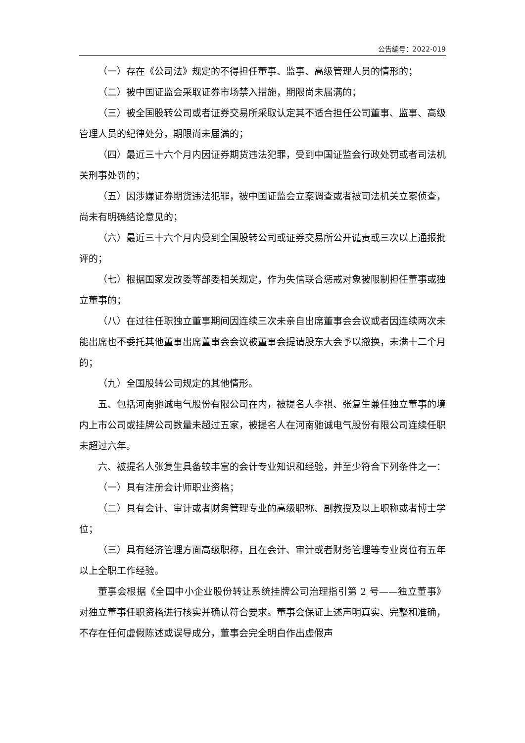公告编号：2022-019
（一）存在《公司法》规定的不得担任董事、监事、高级管理人员的情形的；
（二）被中国证监会采取证券市场禁入措施，期限尚未届满的；
（三）被全国股转公司或者证券交易所采取认定其不适合担任公司董事、监事、高级管理人员的纪律处分，期限尚未届满的；
（四）最近三十六个月内因证券期货违法犯罪，受到中国证监会行政处罚或者司法机关刑事处罚的；
（五）因涉嫌证券期货违法犯罪，被中国证监会立案调查或者被司法机关立案侦查，尚未有明确结论意见的；
（六）最近三十六个月内受到全国股转公司或证券交易所公开谴责或三次以上通报批评的；
（七）根据国家发改委等部委相关规定，作为失信联合惩戒对象被限制担任董事或独立董事的；
（八）在过往任职独立董事期间因连续三次未亲自出席董事会会议或者因连续两次未能出席也不委托其他董事出席董事会会议被董事会提请股东大会予以撤换，未满十二个月的；
（九）全国股转公司规定的其他情形。
五、包括河南驰诚电气股份有限公司在内，被提名人李祺、张复生兼任独立董事的境内上市公司或挂牌公司数量未超过五家，被提名人在河南驰诚电气股份有限公司连续任职未超过六年。
六、被提名人张复生具备较丰富的会计专业知识和经验，并至少符合下列条件之一：
（一）具有注册会计师职业资格；
（二）具有会计、审计或者财务管理专业的高级职称、副教授及以上职称或者博士学位；
（三）具有经济管理方面高级职称，且在会计、审计或者财务管理等专业岗位有五年以上全职工作经验。
董事会根据《全国中小企业股份转让系统挂牌公司治理指引第 2 号——独立董事》对独立董事任职资格进行核实并确认符合要求。董事会保证上述声明真实、完整和准确，不存在任何虚假陈述或误导成分，董事会完全明白作出虚假声